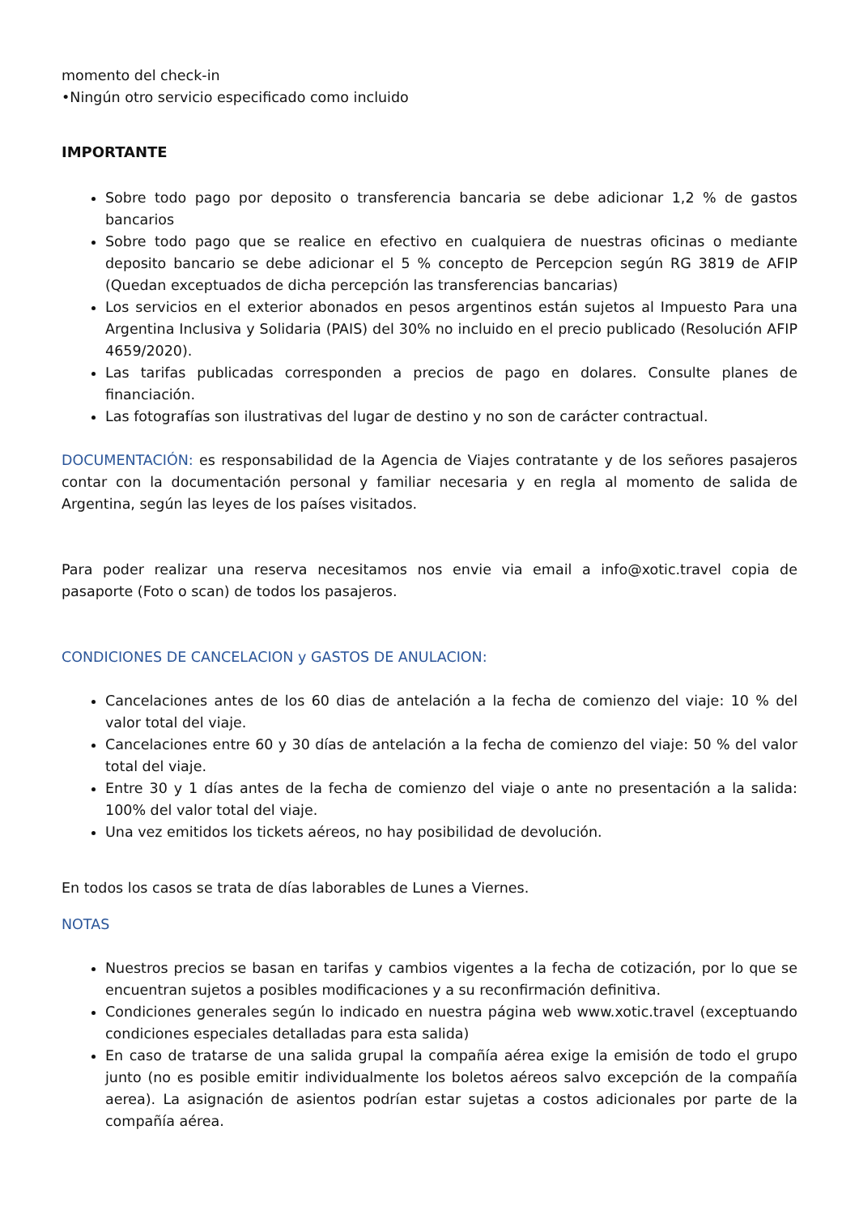momento del check-in
•Ningún otro servicio especificado como incluido
IMPORTANTE
Sobre todo pago por deposito o transferencia bancaria se debe adicionar 1,2 % de gastos bancarios
Sobre todo pago que se realice en efectivo en cualquiera de nuestras oficinas o mediante deposito bancario se debe adicionar el 5 % concepto de Percepcion según RG 3819 de AFIP (Quedan exceptuados de dicha percepción las transferencias bancarias)
Los servicios en el exterior abonados en pesos argentinos están sujetos al Impuesto Para una Argentina Inclusiva y Solidaria (PAIS) del 30% no incluido en el precio publicado (Resolución AFIP 4659/2020).
Las tarifas publicadas corresponden a precios de pago en dolares. Consulte planes de financiación.
Las fotografías son ilustrativas del lugar de destino y no son de carácter contractual.
DOCUMENTACIÓN: es responsabilidad de la Agencia de Viajes contratante y de los señores pasajeros contar con la documentación personal y familiar necesaria y en regla al momento de salida de Argentina, según las leyes de los países visitados.
Para poder realizar una reserva necesitamos nos envie via email a info@xotic.travel copia de pasaporte (Foto o scan) de todos los pasajeros.
CONDICIONES DE CANCELACION y GASTOS DE ANULACION:
Cancelaciones antes de los 60 dias de antelación a la fecha de comienzo del viaje: 10 % del valor total del viaje.
Cancelaciones entre 60 y 30 días de antelación a la fecha de comienzo del viaje: 50 % del valor total del viaje.
Entre 30 y 1 días antes de la fecha de comienzo del viaje o ante no presentación a la salida: 100% del valor total del viaje.
Una vez emitidos los tickets aéreos, no hay posibilidad de devolución.
En todos los casos se trata de días laborables de Lunes a Viernes.
NOTAS
Nuestros precios se basan en tarifas y cambios vigentes a la fecha de cotización, por lo que se encuentran sujetos a posibles modificaciones y a su reconfirmación definitiva.
Condiciones generales según lo indicado en nuestra página web www.xotic.travel (exceptuando condiciones especiales detalladas para esta salida)
En caso de tratarse de una salida grupal la compañía aérea exige la emisión de todo el grupo junto (no es posible emitir individualmente los boletos aéreos salvo excepción de la compañía aerea). La asignación de asientos podrían estar sujetas a costos adicionales por parte de la compañía aérea.